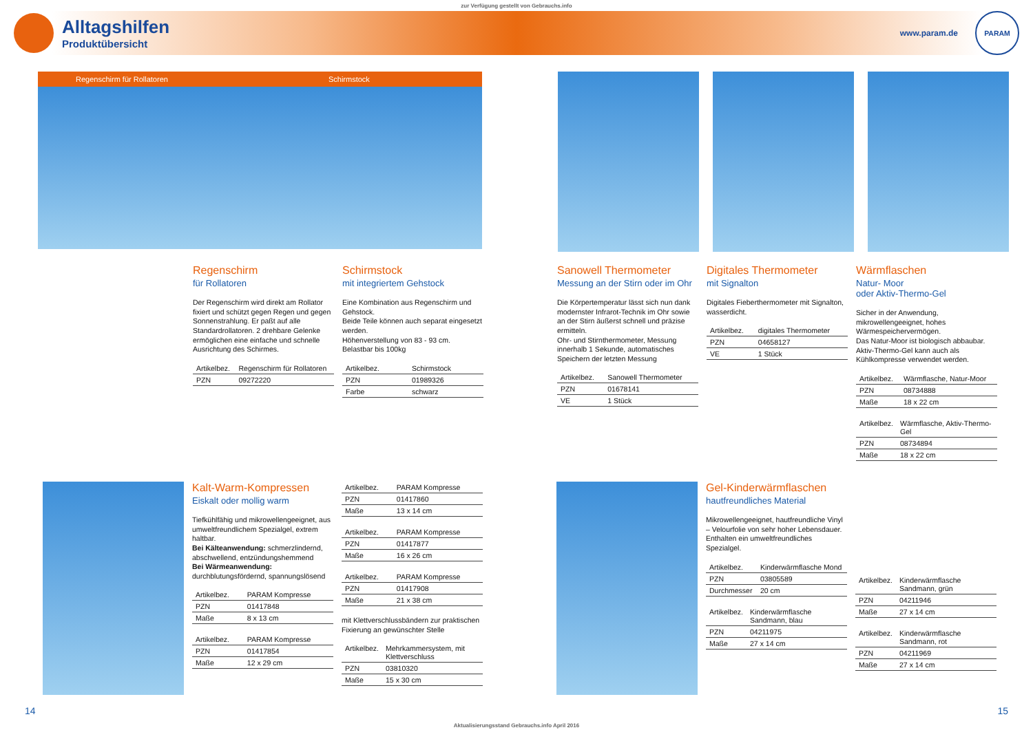zur Verfügung gestellt von Gebrauchs.info
Alltagshilfen
Produktübersicht
www.param.de
PARAM
Regenschirm für Rollatoren Schirmstock
Regenschirm
für Rollatoren
Der Regenschirm wird direkt am Rollator fixiert und schützt gegen Regen und gegen Sonnenstrahlung. Er paßt auf alle Standardrollatoren. 2 drehbare Gelenke ermöglichen eine einfache und schnelle Ausrichtung des Schirmes.
| Artikelbez. | Regenschirm für Rollatoren |
| PZN | 09272220 |
Schirmstock
mit integriertem Gehstock
Eine Kombination aus Regenschirm und Gehstock.
Beide Teile können auch separat eingesetzt werden.
Höhenverstellung von 83 - 93 cm.
Belastbar bis 100kg
| Artikelbez. | Schirmstock |
| PZN | 01989326 |
| Farbe | schwarz |
Sanowell Thermometer
Messung an der Stirn oder im Ohr
Die Körpertemperatur lässt sich nun dank modernster Infrarot-Technik im Ohr sowie an der Stirn äußerst schnell und präzise ermitteln.
Ohr- und Stirnthermometer, Messung innerhalb 1 Sekunde, automatisches Speichern der letzten Messung
| Artikelbez. | Sanowell Thermometer |
| PZN | 01678141 |
| VE | 1 Stück |
Digitales Thermometer
mit Signalton
Digitales Fieberthermometer mit Signalton, wasserdicht.
| Artikelbez. | digitales Thermometer |
| PZN | 04658127 |
| VE | 1 Stück |
Wärmflaschen
Natur- Moor
oder Aktiv-Thermo-Gel
Sicher in der Anwendung, mikrowellengeeignet, hohes Wärmespeichervermögen.
Das Natur-Moor ist biologisch abbaubar.
Aktiv-Thermo-Gel kann auch als Kühlkompresse verwendet werden.
| Artikelbez. | Wärmflasche, Natur-Moor |
| PZN | 08734888 |
| Maße | 18 x 22 cm |
| Artikelbez. | Wärmflasche, Aktiv-Thermo-Gel |
| PZN | 08734894 |
| Maße | 18 x 22 cm |
Kalt-Warm-Kompressen
Eiskalt oder mollig warm
Tiefkühlfähig und mikrowellengeeignet, aus umweltfreundlichem Spezialgel, extrem haltbar.
Bei Kälteanwendung: schmerzlindernd, abschwellend, entzündungshemmend
Bei Wärmeanwendung: durchblutungsfördernd, spannungslösend
| Artikelbez. | PARAM Kompresse |
| PZN | 01417848 |
| Maße | 8 x 13 cm |
| Artikelbez. | PARAM Kompresse |
| PZN | 01417854 |
| Maße | 12 x 29 cm |
| Artikelbez. | PARAM Kompresse |
| PZN | 01417860 |
| Maße | 13 x 14 cm |
| Artikelbez. | PARAM Kompresse |
| PZN | 01417877 |
| Maße | 16 x 26 cm |
| Artikelbez. | PARAM Kompresse |
| PZN | 01417908 |
| Maße | 21 x 38 cm |
mit Klettverschlussbändern zur praktischen Fixierung an gewünschter Stelle
| Artikelbez. | Mehrkammersystem, mit Klettverschluss |
| PZN | 03810320 |
| Maße | 15 x 30 cm |
Gel-Kinderwärmflaschen
hautfreundliches Material
Mikrowellengeeignet, hautfreundliche Vinyl – Velourfolie von sehr hoher Lebensdauer. Enthalten ein umweltfreundliches Spezialgel.
| Artikelbez. | Kinderwärmflasche Mond |
| PZN | 03805589 |
| Durchmesser | 20 cm |
| Artikelbez. | Kinderwärmflasche Sandmann, blau |
| PZN | 04211975 |
| Maße | 27 x 14 cm |
| Artikelbez. | Kinderwärmflasche Sandmann, grün |
| PZN | 04211946 |
| Maße | 27 x 14 cm |
| Artikelbez. | Kinderwärmflasche Sandmann, rot |
| PZN | 04211969 |
| Maße | 27 x 14 cm |
14 15
Aktualisierungsstand Gebrauchs.info April 2016